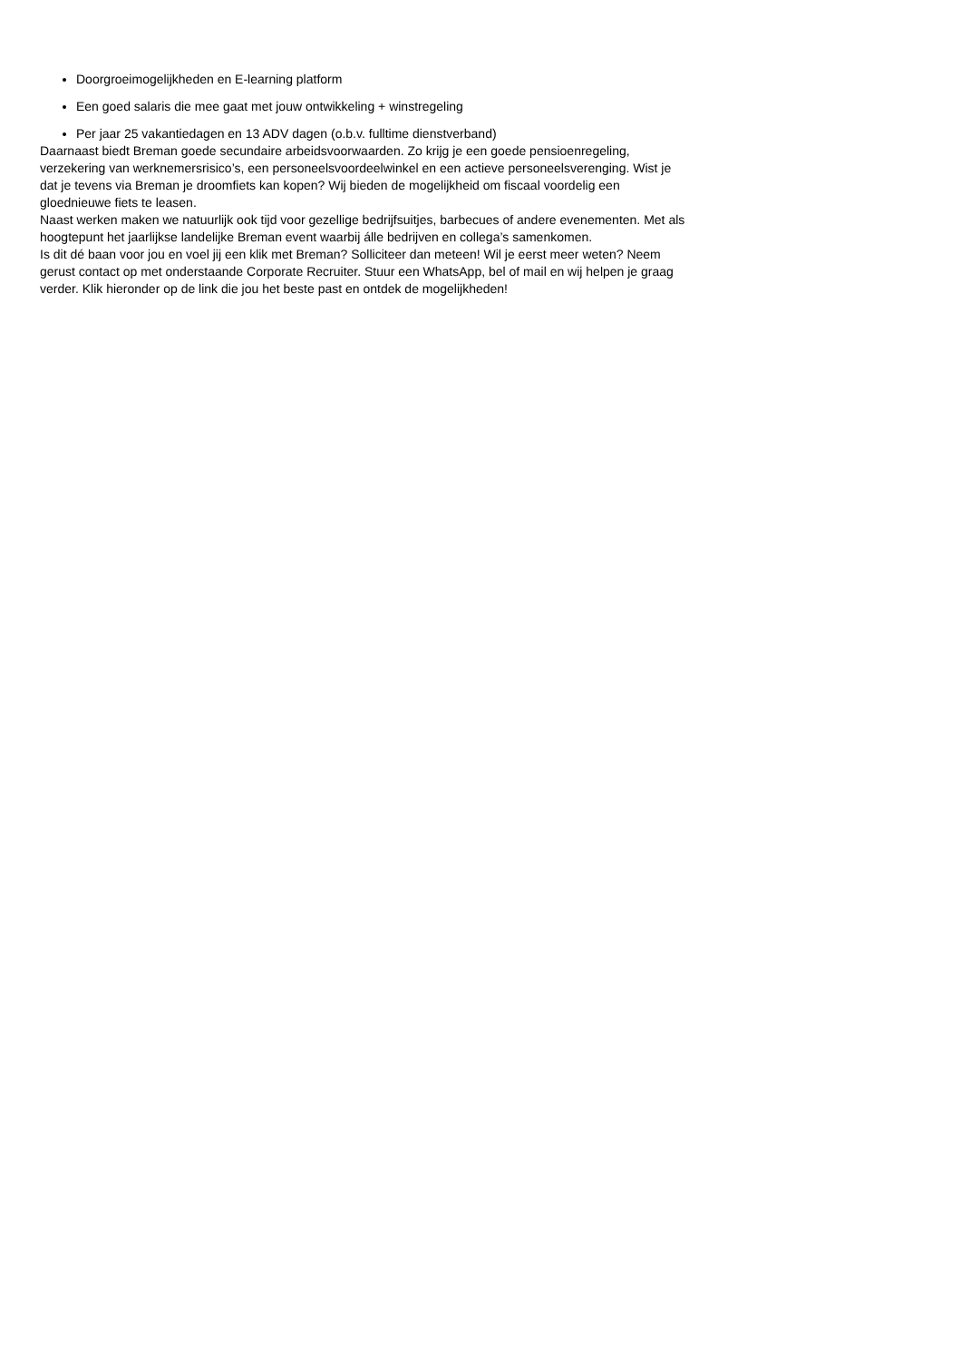Doorgroeimogelijkheden en E-learning platform
Een goed salaris die mee gaat met jouw ontwikkeling + winstregeling
Per jaar 25 vakantiedagen en 13 ADV dagen (o.b.v. fulltime dienstverband)
Daarnaast biedt Breman goede secundaire arbeidsvoorwaarden. Zo krijg je een goede pensioenregeling, verzekering van werknemersrisico’s, een personeelsvoordeelwinkel en een actieve personeelsverenging. Wist je dat je tevens via Breman je droomfiets kan kopen? Wij bieden de mogelijkheid om fiscaal voordelig een gloednieuwe fiets te leasen.
Naast werken maken we natuurlijk ook tijd voor gezellige bedrijfsuitjes, barbecues of andere evenementen. Met als hoogtepunt het jaarlijkse landelijke Breman event waarbij álle bedrijven en collega’s samenkomen.
Is dit dé baan voor jou en voel jij een klik met Breman? Solliciteer dan meteen! Wil je eerst meer weten? Neem gerust contact op met onderstaande Corporate Recruiter. Stuur een WhatsApp, bel of mail en wij helpen je graag verder. Klik hieronder op de link die jou het beste past en ontdek de mogelijkheden!